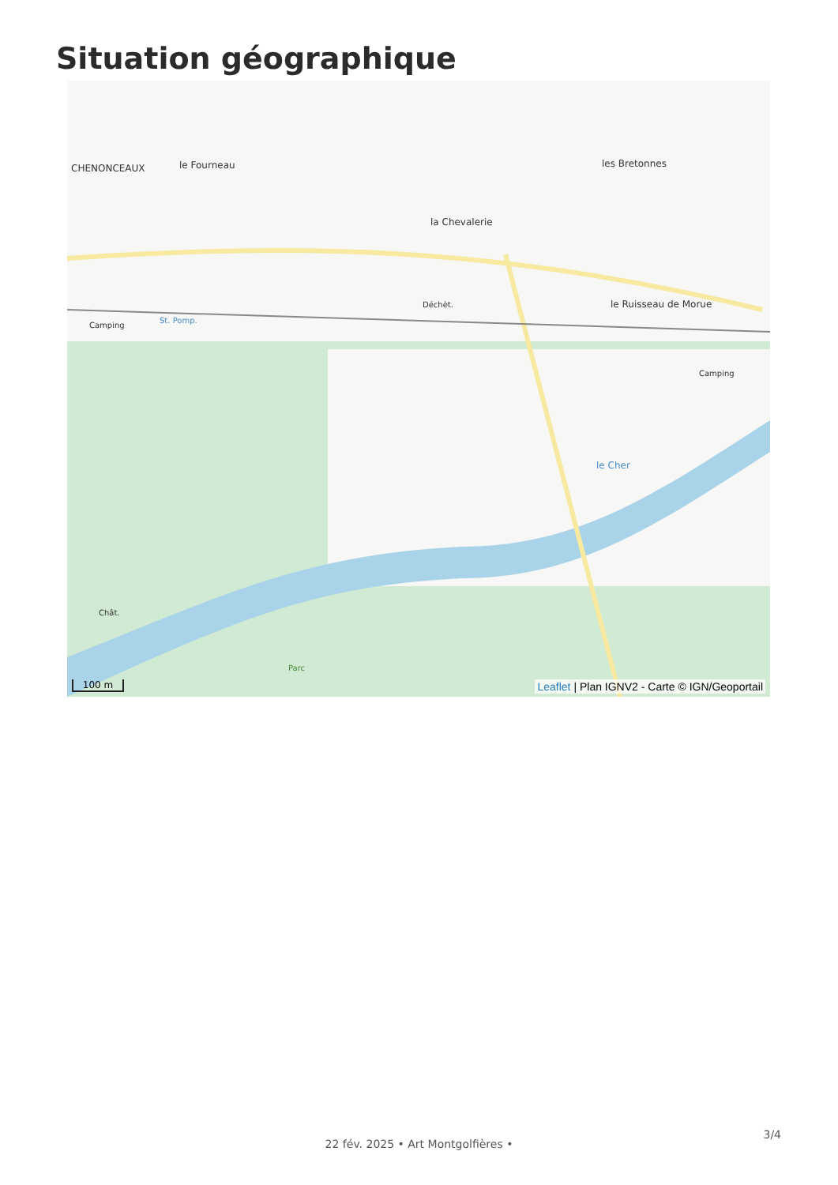Situation géographique
CHENONCEAUX le Fourneau
la Chevalerie
les Bretonnes
le Ruisseau de Morue
Déchèt.
Camping
St. Pomp.
Camping
le Cher
Chât.
Parc
100 m
Leaflet | Plan IGNV2 - Carte © IGN/Geoportail
3/4
22 fév. 2025 • Art Montgolfières •